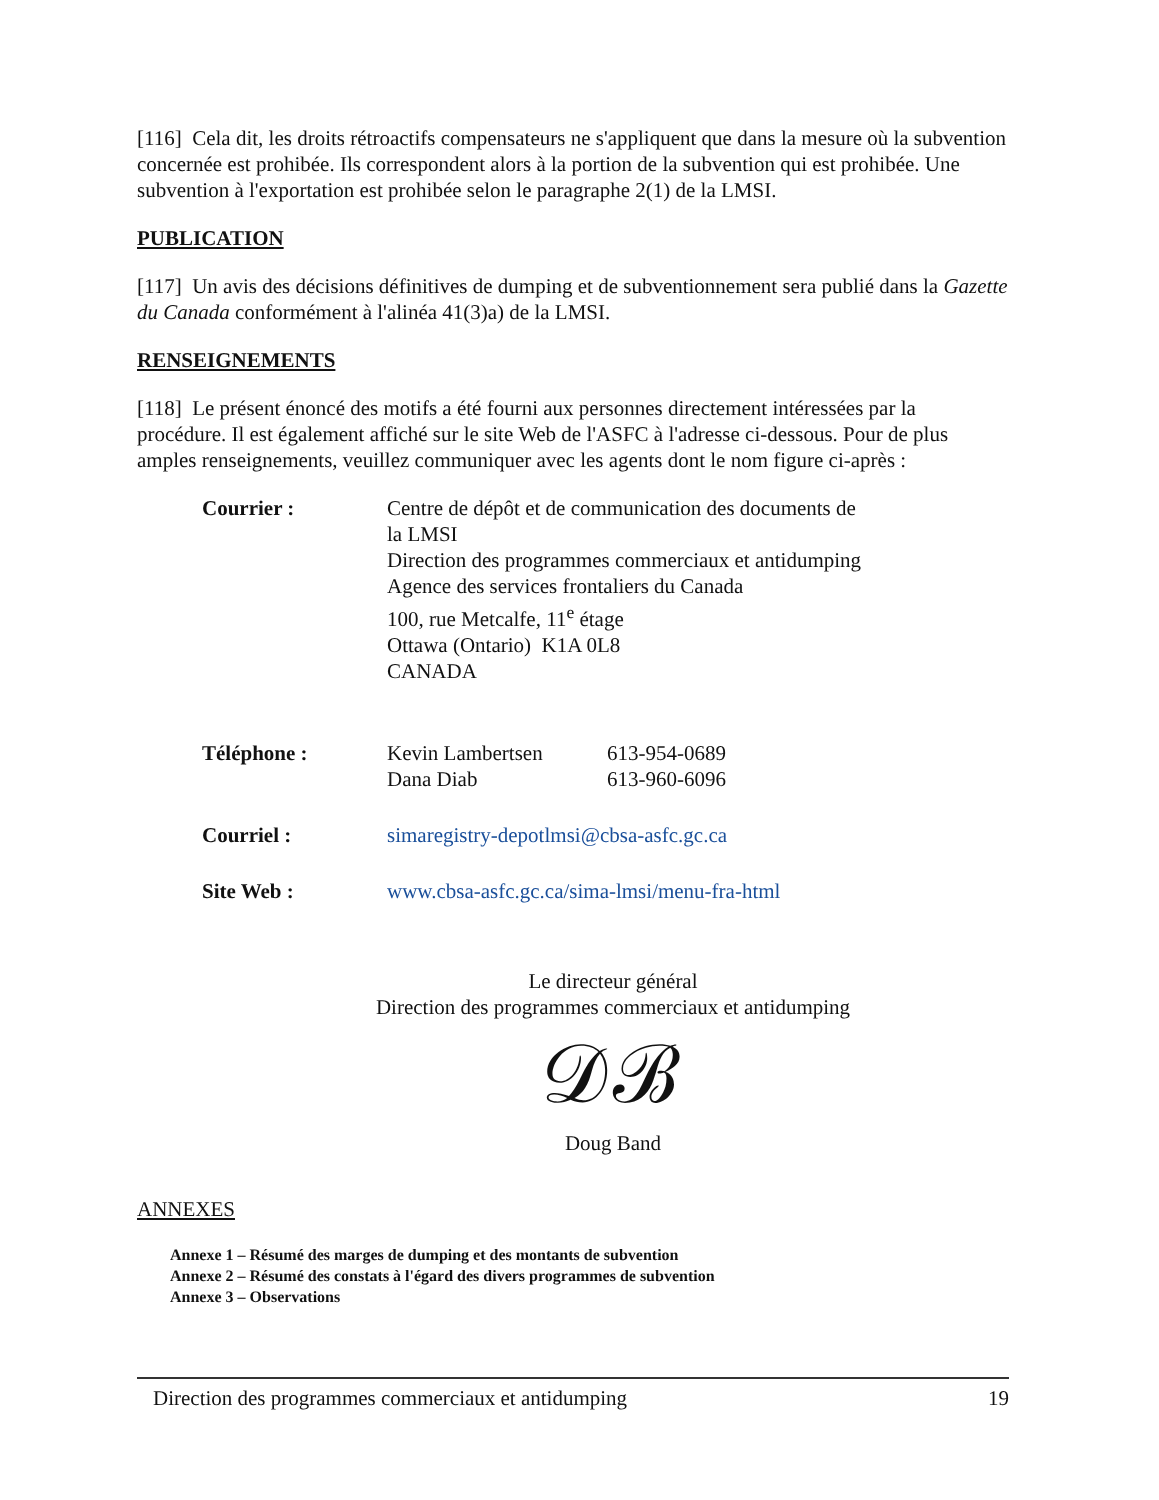[116] Cela dit, les droits rétroactifs compensateurs ne s'appliquent que dans la mesure où la subvention concernée est prohibée. Ils correspondent alors à la portion de la subvention qui est prohibée. Une subvention à l'exportation est prohibée selon le paragraphe 2(1) de la LMSI.
PUBLICATION
[117] Un avis des décisions définitives de dumping et de subventionnement sera publié dans la Gazette du Canada conformément à l'alinéa 41(3)a) de la LMSI.
RENSEIGNEMENTS
[118] Le présent énoncé des motifs a été fourni aux personnes directement intéressées par la procédure. Il est également affiché sur le site Web de l'ASFC à l'adresse ci-dessous. Pour de plus amples renseignements, veuillez communiquer avec les agents dont le nom figure ci-après :
| Courrier : | Centre de dépôt et de communication des documents de la LMSI Direction des programmes commerciaux et antidumping Agence des services frontaliers du Canada 100, rue Metcalfe, 11<sup>e</sup> étage Ottawa (Ontario) K1A 0L8 CANADA | |
| Téléphone : | Kevin Lambertsen Dana Diab | 613-954-0689 613-960-6096 |
| Courriel : | simaregistry-depotlmsi@cbsa-asfc.gc.ca | |
| Site Web : | www.cbsa-asfc.gc.ca/sima-lmsi/menu-fra-html | |
Le directeur général
Direction des programmes commerciaux et antidumping
𝒟ℬ
Doug Band
ANNEXES
Annexe 1 – Résumé des marges de dumping et des montants de subvention
Annexe 2 – Résumé des constats à l'égard des divers programmes de subvention
Annexe 3 – Observations
Direction des programmes commerciaux et antidumping 19